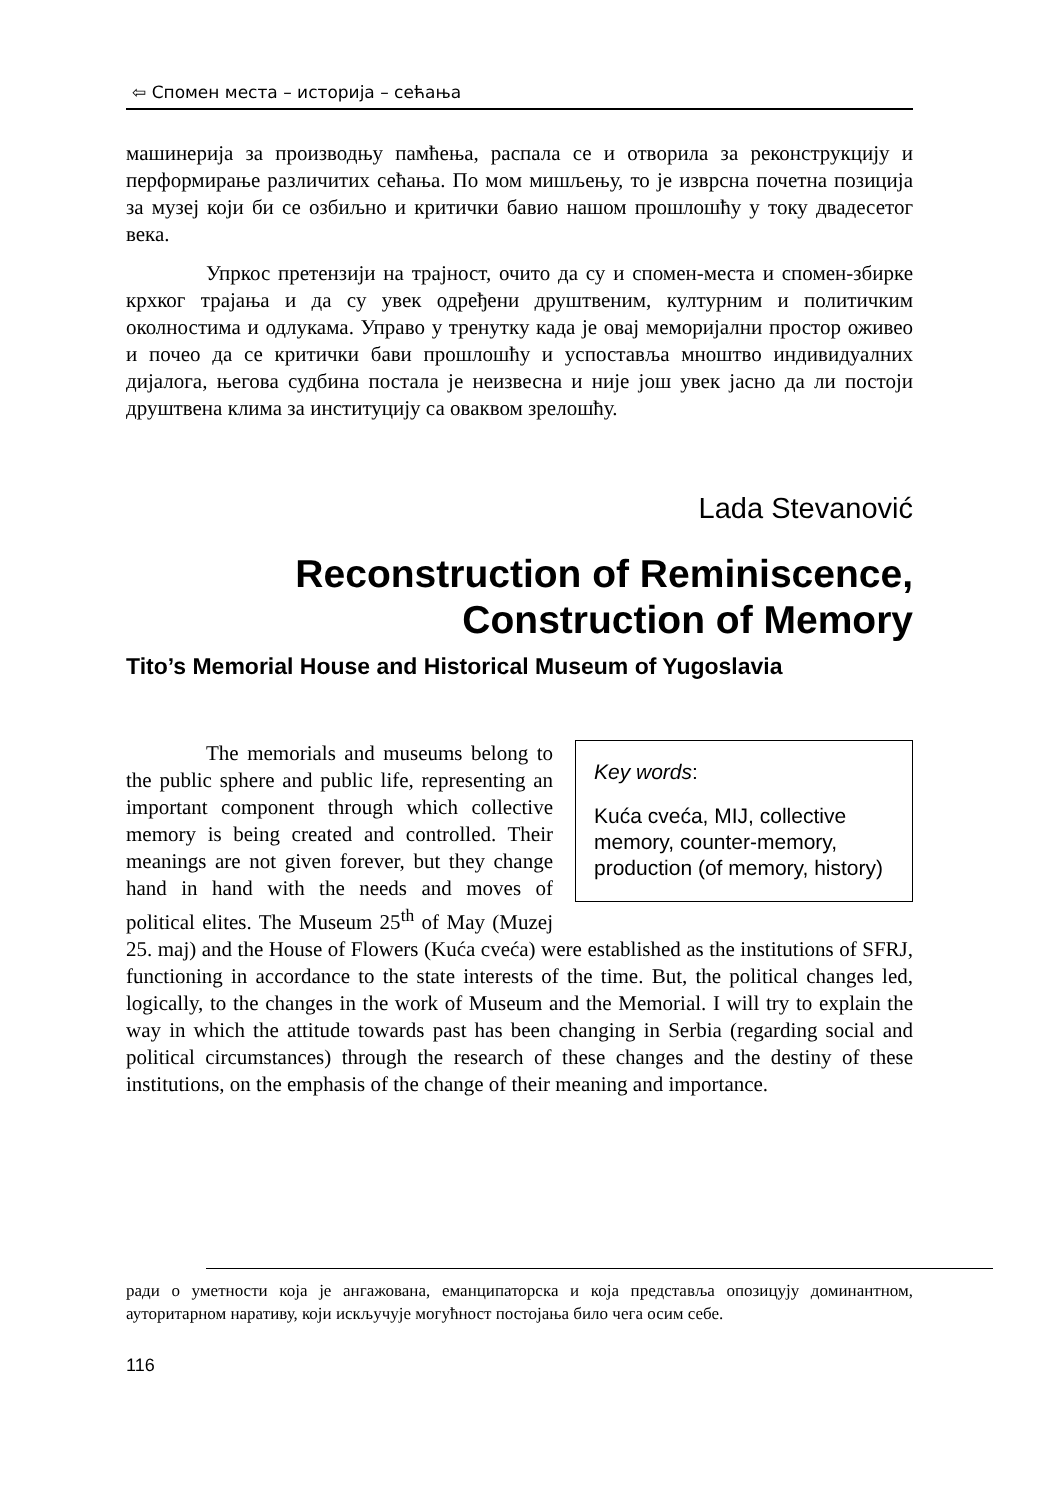⇦ Спомен места – историја – сећања
машинерија за производњу памћења, распала се и отворила за реконструкцију и перформирање различитих сећања. По мом мишљењу, то је изврсна почетна позиција за музеј који би се озбиљно и критички бавио нашом прошлошћу у току двадесетог века.
Упркос претензији на трајност, очито да су и спомен-места и спомен-збирке крхког трајања и да су увек одређени друштвеним, културним и политичким околностима и одлукама. Управо у тренутку када је овај меморијални простор оживео и почео да се критички бави прошлошћу и успоставља мноштво индивидуалних дијалога, његова судбина постала је неизвесна и није још увек јасно да ли постоји друштвена клима за институцију са оваквом зрелошћу.
Lada Stevanović
Reconstruction of Reminiscence,
Construction of Memory
Tito’s Memorial House and Historical Museum of Yugoslavia
Key words:
Kuća cveća, MIJ, collective memory, counter-memory, production (of memory, history)
The memorials and museums belong to the public sphere and public life, representing an important component through which collective memory is being created and controlled. Their meanings are not given forever, but they change hand in hand with the needs and moves of political elites. The Museum 25<sup>th</sup> of May (Muzej 25. maj) and the House of Flowers (Kuća cveća) were established as the institutions of SFRJ, functioning in accordance to the state interests of the time. But, the political changes led, logically, to the changes in the work of Museum and the Memorial. I will try to explain the way in which the attitude towards past has been changing in Serbia (regarding social and political circumstances) through the research of these changes and the destiny of these institutions, on the emphasis of the change of their meaning and importance.
ради о уметности која је ангажована, еманципаторска и која представља опозицују доминантном, ауторитарном наративу, који искључује могућност постојања било чега осим себе.
116